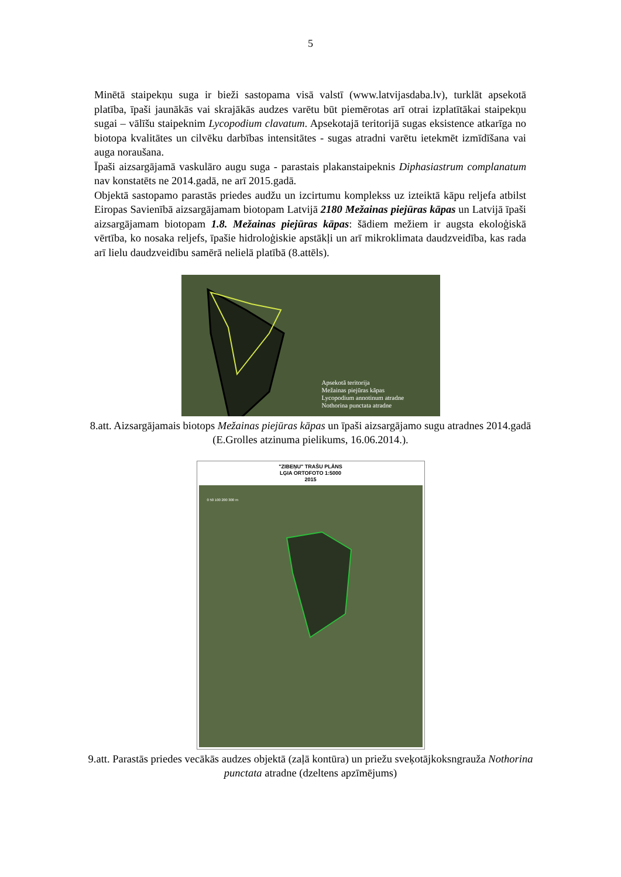5
Minētā staipekņu suga ir bieži sastopama visā valstī (www.latvijasdaba.lv), turklāt apsekotā platība, īpaši jaunākās vai skrajākās audzes varētu būt piemērotas arī otrai izplatītākai staipekņu sugai – vālīšu staipeknim Lycopodium clavatum. Apsekotajā teritorijā sugas eksistence atkarīga no biotopa kvalitātes un cilvēku darbības intensitātes - sugas atradni varētu ietekmēt izmīdīšana vai auga noraušana.
Īpaši aizsargājamā vaskulāro augu suga - parastais plakanstaipeknis Diphasiastrum complanatum nav konstatēts ne 2014.gadā, ne arī 2015.gadā.
Objektā sastopamo parastās priedes audžu un izcirtumu komplekss uz izteiktā kāpu reljefa atbilst Eiropas Savienībā aizsargājamam biotopam Latvijā 2180 Mežainas piejūras kāpas un Latvijā īpaši aizsargājamam biotopam 1.8. Mežainas piejūras kāpas: šādiem mežiem ir augsta ekoloģiskā vērtība, ko nosaka reljefs, īpašie hidroloģiskie apstākļi un arī mikroklimata daudzveidība, kas rada arī lielu daudzveidību samērā nelielā platībā (8.attēls).
Apsekotā teritorija
Mežainas piejūras kāpas
Lycopodium annotinum atradne
Nothorina punctata atradne
8.att. Aizsargājamais biotops Mežainas piejūras kāpas un īpaši aizsargājamo sugu atradnes 2014.gadā (E.Grolles atzinuma pielikums, 16.06.2014.).
"ZIBEŅU" TRAŠU PLĀNS
LĢIA ORTOFOTO 1:5000
2015
0 50 100 200 300 m
9.att. Parastās priedes vecākās audzes objektā (zaļā kontūra) un priežu sveķotājkoksngrauža Nothorina punctata atradne (dzeltens apzīmējums)